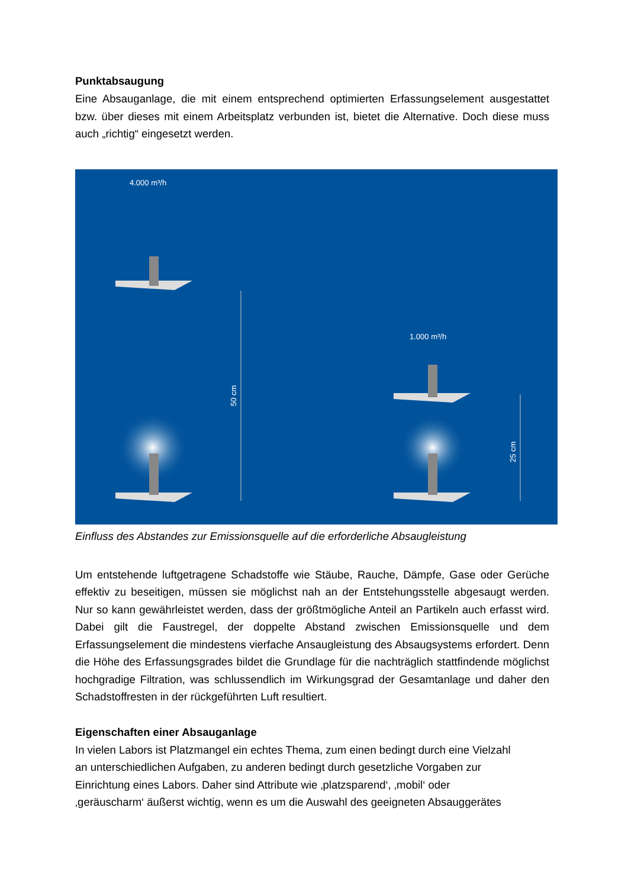Punktabsaugung
Eine Absauganlage, die mit einem entsprechend optimierten Erfassungselement ausgestattet bzw. über dieses mit einem Arbeitsplatz verbunden ist, bietet die Alternative. Doch diese muss auch „richtig“ eingesetzt werden.
4.000 m³/h
1.000 m³/h
50 cm
25 cm
Einfluss des Abstandes zur Emissionsquelle auf die erforderliche Absaugleistung
Um entstehende luftgetragene Schadstoffe wie Stäube, Rauche, Dämpfe, Gase oder Gerüche effektiv zu beseitigen, müssen sie möglichst nah an der Entstehungsstelle abgesaugt werden. Nur so kann gewährleistet werden, dass der größtmögliche Anteil an Partikeln auch erfasst wird. Dabei gilt die Faustregel, der doppelte Abstand zwischen Emissionsquelle und dem Erfassungselement die mindestens vierfache Ansaugleistung des Absaugsystems erfordert. Denn die Höhe des Erfassungsgrades bildet die Grundlage für die nachträglich stattfindende möglichst hochgradige Filtration, was schlussendlich im Wirkungsgrad der Gesamtanlage und daher den Schadstoffresten in der rückgeführten Luft resultiert.
Eigenschaften einer Absauganlage
In vielen Labors ist Platzmangel ein echtes Thema, zum einen bedingt durch eine Vielzahl
an unterschiedlichen Aufgaben, zu anderen bedingt durch gesetzliche Vorgaben zur
Einrichtung eines Labors. Daher sind Attribute wie ‚platzsparend‘, ‚mobil‘ oder
‚geräuscharm‘ äußerst wichtig, wenn es um die Auswahl des geeigneten Absauggerätes